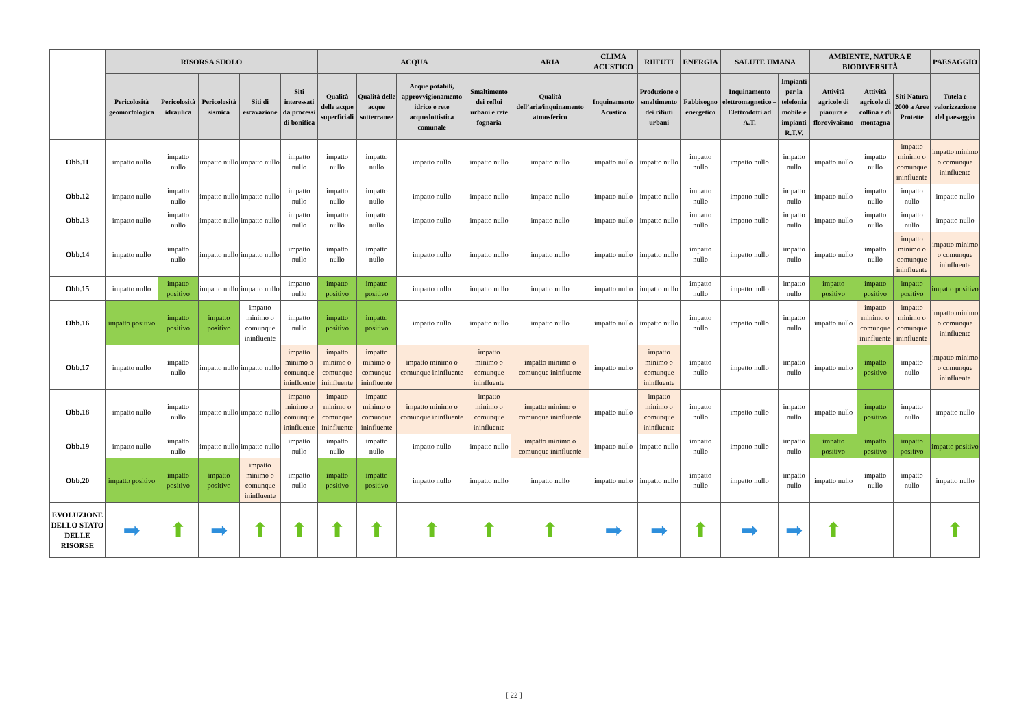| | RISORSA SUOLO | | | | | ACQUA | | | | ARIA | CLIMA ACUSTICO | RIIFUTI | ENERGIA | SALUTE UMANA | | AMBIENTE, NATURA E BIODIVERSITÀ | | | PAESAGGIO |
| --- | --- | --- | --- | --- | --- | --- | --- | --- | --- | --- | --- | --- | --- | --- | --- | --- | --- | --- | --- |
| | Pericolosità geomorfologica | Pericolosità idraulica | Pericolosità sismica | Siti di escavazione | Siti interessati da processi di bonifica | Qualità delle acque superficiali | Qualità delle acque sotterranee | Acque potabili, approvvigionamento idrico e rete acquedottistica comunale | Smaltimento dei reflui urbani e rete fognaria | Qualità dell’aria/inquinamento atmosferico | Inquinamento Acustico | Produzione e smaltimento dei rifiuti urbani | Fabbisogno energetico | Inquinamento elettromagnetico – Elettrodotti ad A.T. | Impianti per la telefonia mobile e impianti R.T.V. | Attività agricole di pianura e florovivaismo | Attività agricole di collina e di montagna | Siti Natura 2000 a Aree Protette | Tutela e valorizzazione del paesaggio |
| Obb.11 | impatto nullo | impatto nullo | impatto nullo | impatto nullo | impatto nullo | impatto nullo | impatto nullo | impatto nullo | impatto nullo | impatto nullo | impatto nullo | impatto nullo | impatto nullo | impatto nullo | impatto nullo | impatto nullo | impatto nullo | impatto minimo o comunque ininfluente | impatto minimo o comunque ininfluente |
| Obb.12 | impatto nullo | impatto nullo | impatto nullo | impatto nullo | impatto nullo | impatto nullo | impatto nullo | impatto nullo | impatto nullo | impatto nullo | impatto nullo | impatto nullo | impatto nullo | impatto nullo | impatto nullo | impatto nullo | impatto nullo | impatto nullo | impatto nullo |
| Obb.13 | impatto nullo | impatto nullo | impatto nullo | impatto nullo | impatto nullo | impatto nullo | impatto nullo | impatto nullo | impatto nullo | impatto nullo | impatto nullo | impatto nullo | impatto nullo | impatto nullo | impatto nullo | impatto nullo | impatto nullo | impatto nullo | impatto nullo |
| Obb.14 | impatto nullo | impatto nullo | impatto nullo | impatto nullo | impatto nullo | impatto nullo | impatto nullo | impatto nullo | impatto nullo | impatto nullo | impatto nullo | impatto nullo | impatto nullo | impatto nullo | impatto nullo | impatto nullo | impatto nullo | impatto minimo o comunque ininfluente | impatto minimo o comunque ininfluente |
| Obb.15 | impatto nullo | impatto positivo | impatto nullo | impatto nullo | impatto nullo | impatto positivo | impatto positivo | impatto nullo | impatto nullo | impatto nullo | impatto nullo | impatto nullo | impatto nullo | impatto nullo | impatto nullo | impatto positivo | impatto positivo | impatto positivo | impatto positivo |
| Obb.16 | impatto positivo | impatto positivo | impatto positivo | impatto minimo o comunque ininfluente | impatto nullo | impatto positivo | impatto positivo | impatto nullo | impatto nullo | impatto nullo | impatto nullo | impatto nullo | impatto nullo | impatto nullo | impatto nullo | impatto nullo | impatto minimo o comunque ininfluente | impatto minimo o comunque ininfluente | impatto minimo o comunque ininfluente |
| Obb.17 | impatto nullo | impatto nullo | impatto nullo | impatto nullo | impatto minimo o comunque ininfluente | impatto minimo o comunque ininfluente | impatto minimo o comunque ininfluente | impatto minimo o comunque ininfluente | impatto minimo o comunque ininfluente | impatto minimo o comunque ininfluente | impatto nullo | impatto minimo o comunque ininfluente | impatto nullo | impatto nullo | impatto nullo | impatto nullo | impatto positivo | impatto nullo | impatto minimo o comunque ininfluente |
| Obb.18 | impatto nullo | impatto nullo | impatto nullo | impatto nullo | impatto minimo o comunque ininfluente | impatto minimo o comunque ininfluente | impatto minimo o comunque ininfluente | impatto minimo o comunque ininfluente | impatto minimo o comunque ininfluente | impatto minimo o comunque ininfluente | impatto nullo | impatto minimo o comunque ininfluente | impatto nullo | impatto nullo | impatto nullo | impatto nullo | impatto positivo | impatto nullo | impatto nullo |
| Obb.19 | impatto nullo | impatto nullo | impatto nullo | impatto nullo | impatto nullo | impatto nullo | impatto nullo | impatto nullo | impatto nullo | impatto minimo o comunque ininfluente | impatto nullo | impatto nullo | impatto nullo | impatto nullo | impatto nullo | impatto positivo | impatto positivo | impatto positivo | impatto positivo |
| Obb.20 | impatto positivo | impatto positivo | impatto positivo | impatto minimo o comunque ininfluente | impatto nullo | impatto positivo | impatto positivo | impatto nullo | impatto nullo | impatto nullo | impatto nullo | impatto nullo | impatto nullo | impatto nullo | impatto nullo | impatto nullo | impatto nullo | impatto nullo | impatto nullo |
| EVOLUZIONE DELLO STATO DELLE RISORSE | ➡ | ⬆ | ➡ | ⬆ | ⬆ | ⬆ | ⬆ | ⬆ | ⬆ | ⬆ | ➡ | ➡ | ⬆ | ➡ | ➡ | ⬆ | | | ⬆ |
[ 22 ]